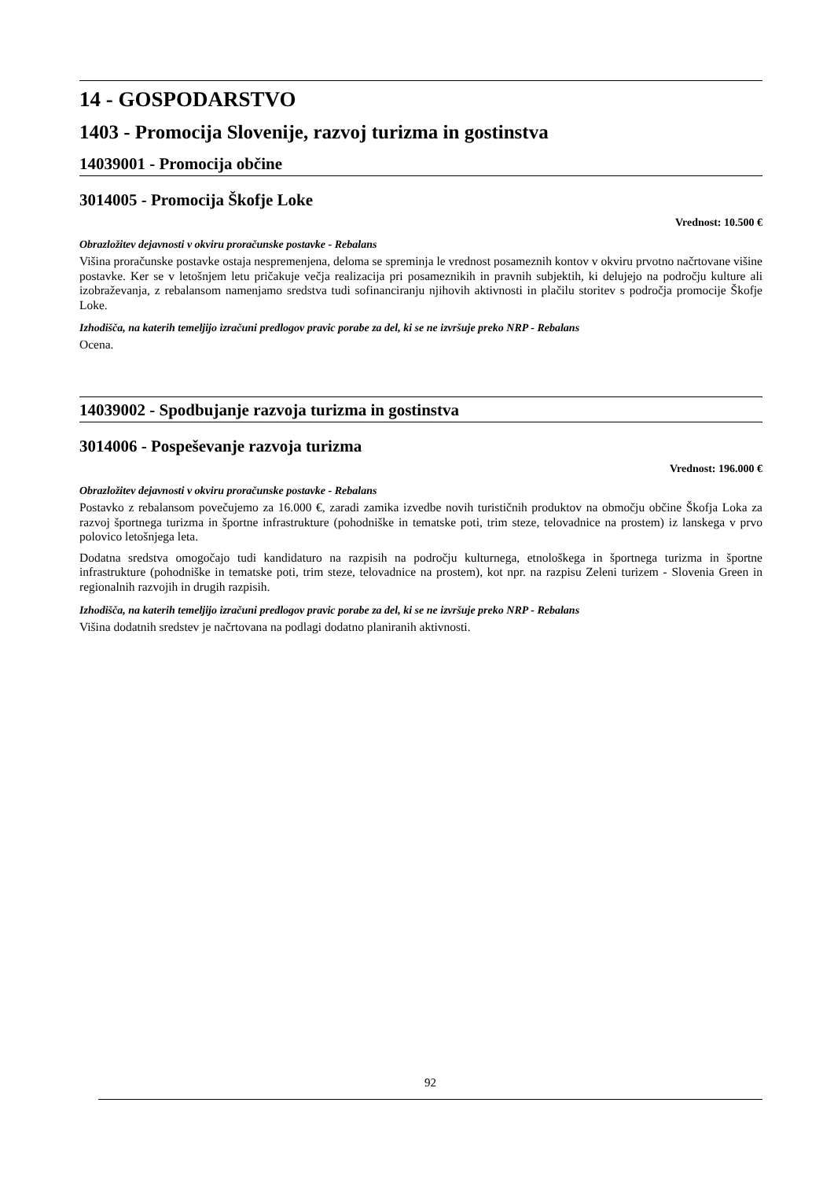14 - GOSPODARSTVO
1403 - Promocija Slovenije, razvoj turizma in gostinstva
14039001 - Promocija občine
3014005 - Promocija Škofje Loke
Vrednost: 10.500 €
Obrazložitev dejavnosti v okviru proračunske postavke - Rebalans
Višina proračunske postavke ostaja nespremenjena, deloma se spreminja le vrednost posameznih kontov v okviru prvotno načrtovane višine postavke. Ker se v letošnjem letu pričakuje večja realizacija pri posameznikih in pravnih subjektih, ki delujejo na področju kulture ali izobraževanja, z rebalansom namenjamo sredstva tudi sofinanciranju njihovih aktivnosti in plačilu storitev s področja promocije Škofje Loke.
Izhodišča, na katerih temeljijo izračuni predlogov pravic porabe za del, ki se ne izvršuje preko NRP - Rebalans
Ocena.
14039002 - Spodbujanje razvoja turizma in gostinstva
3014006 - Pospeševanje razvoja turizma
Vrednost: 196.000 €
Obrazložitev dejavnosti v okviru proračunske postavke - Rebalans
Postavko z rebalansom povečujemo za 16.000 €, zaradi zamika izvedbe novih turističnih produktov na območju občine Škofja Loka za razvoj športnega turizma in športne infrastrukture (pohodniške in tematske poti, trim steze, telovadnice na prostem) iz lanskega v prvo polovico letošnjega leta.
Dodatna sredstva omogočajo tudi kandidaturo na razpisih na področju kulturnega, etnološkega in športnega turizma in športne infrastrukture (pohodniške in tematske poti, trim steze, telovadnice na prostem), kot npr. na razpisu Zeleni turizem - Slovenia Green in regionalnih razvojih in drugih razpisih.
Izhodišča, na katerih temeljijo izračuni predlogov pravic porabe za del, ki se ne izvršuje preko NRP - Rebalans
Višina dodatnih sredstev je načrtovana na podlagi dodatno planiranih aktivnosti.
92